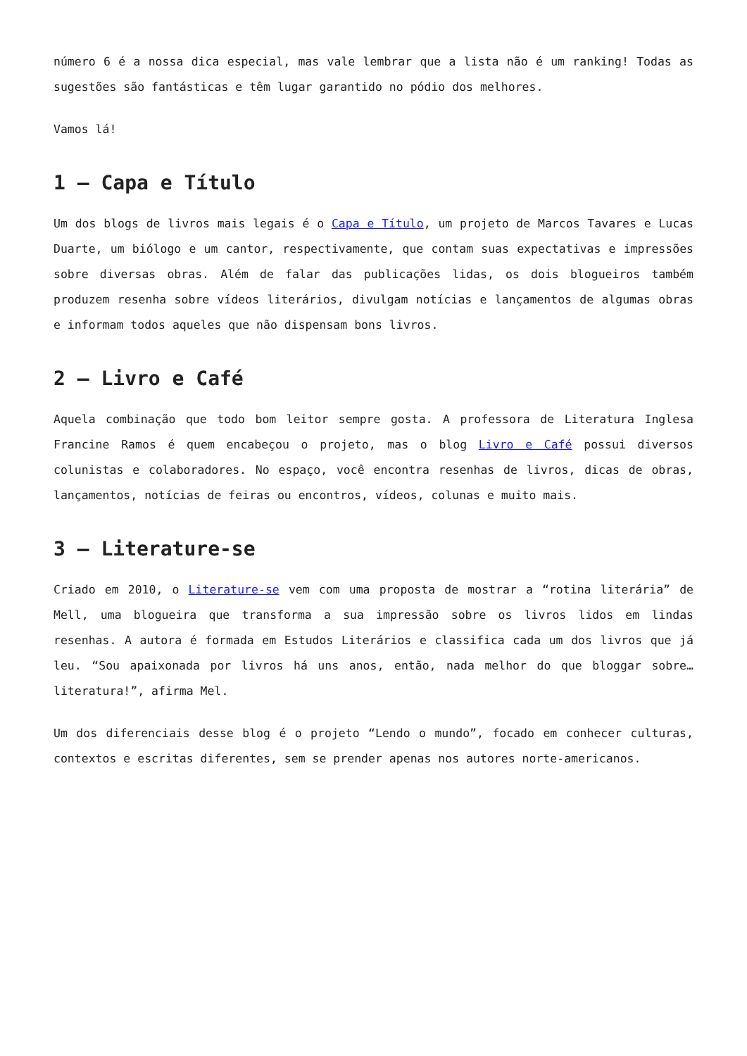número 6 é a nossa dica especial, mas vale lembrar que a lista não é um ranking! Todas as sugestões são fantásticas e têm lugar garantido no pódio dos melhores.
Vamos lá!
1 – Capa e Título
Um dos blogs de livros mais legais é o Capa e Título, um projeto de Marcos Tavares e Lucas Duarte, um biólogo e um cantor, respectivamente, que contam suas expectativas e impressões sobre diversas obras. Além de falar das publicações lidas, os dois blogueiros também produzem resenha sobre vídeos literários, divulgam notícias e lançamentos de algumas obras e informam todos aqueles que não dispensam bons livros.
2 – Livro e Café
Aquela combinação que todo bom leitor sempre gosta. A professora de Literatura Inglesa Francine Ramos é quem encabeçou o projeto, mas o blog Livro e Café possui diversos colunistas e colaboradores. No espaço, você encontra resenhas de livros, dicas de obras, lançamentos, notícias de feiras ou encontros, vídeos, colunas e muito mais.
3 – Literature-se
Criado em 2010, o Literature-se vem com uma proposta de mostrar a “rotina literária” de Mell, uma blogueira que transforma a sua impressão sobre os livros lidos em lindas resenhas. A autora é formada em Estudos Literários e classifica cada um dos livros que já leu. “Sou apaixonada por livros há uns anos, então, nada melhor do que bloggar sobre… literatura!”, afirma Mel.
Um dos diferenciais desse blog é o projeto “Lendo o mundo”, focado em conhecer culturas, contextos e escritas diferentes, sem se prender apenas nos autores norte-americanos.